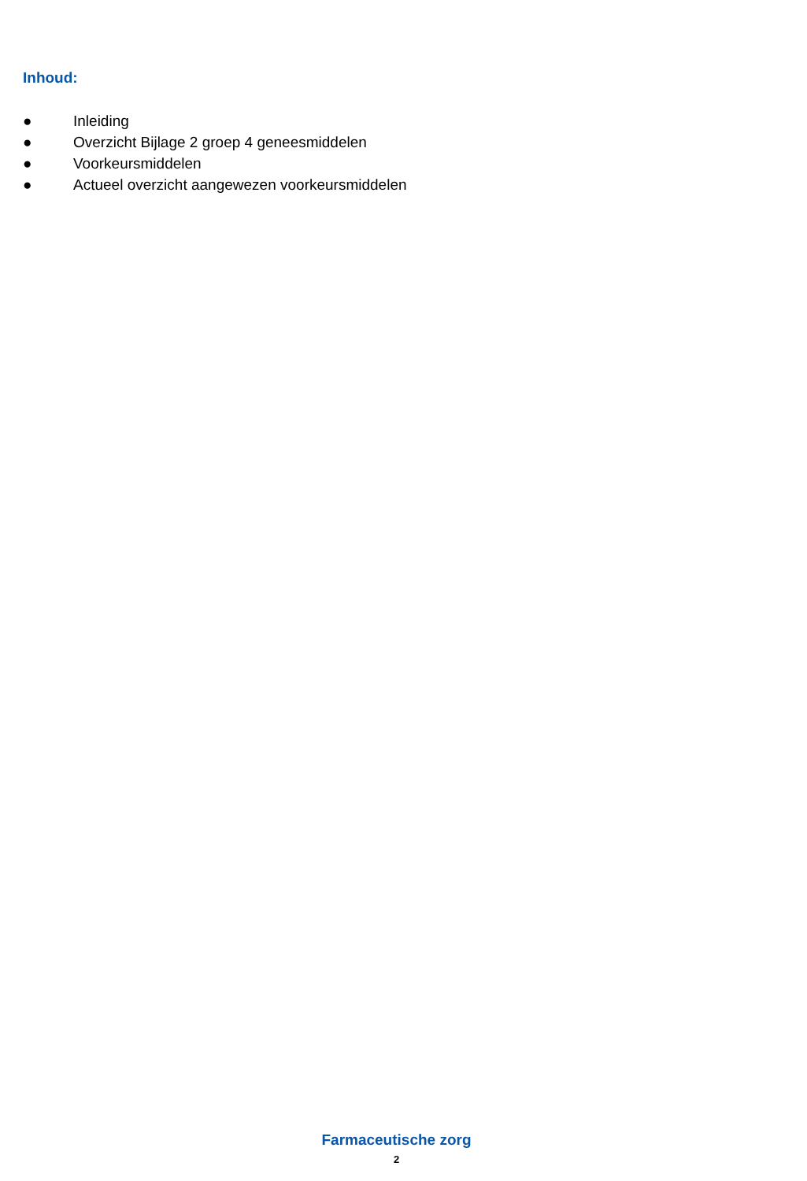Inhoud:
● Inleiding
● Overzicht Bijlage 2 groep 4 geneesmiddelen
● Voorkeursmiddelen
● Actueel overzicht aangewezen voorkeursmiddelen
Farmaceutische zorg
2